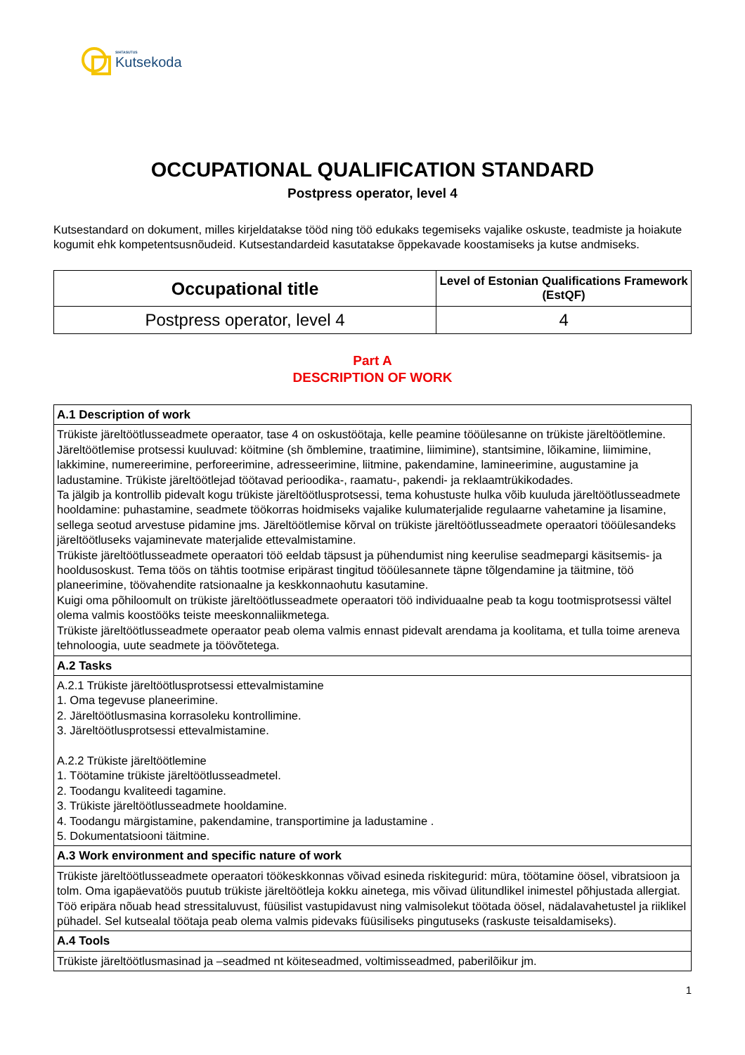SIHTASUTUS
Kutsekoda
OCCUPATIONAL QUALIFICATION STANDARD
Postpress operator, level 4
Kutsestandard on dokument, milles kirjeldatakse tööd ning töö edukaks tegemiseks vajalike oskuste, teadmiste ja hoiakute kogumit ehk kompetentsusnõudeid. Kutsestandardeid kasutatakse õppekavade koostamiseks ja kutse andmiseks.
| Occupational title | Level of Estonian Qualifications Framework (EstQF) |
| --- | --- |
| Postpress operator, level 4 | 4 |
Part A
DESCRIPTION OF WORK
| A.1 Description of work |
| Trükiste järeltöötlusseadmete operaator, tase 4 on oskustöötaja, kelle peamine tööülesanne on trükiste järeltöötlemine. Järeltöötlemise protsessi kuuluvad: köitmine (sh õmblemine, traatimine, liimimine), stantsimine, lõikamine, liimimine, lakkimine, numereerimine, perforeerimine, adresseerimine, liitmine, pakendamine, lamineerimine, augustamine ja ladustamine. Trükiste järeltöötlejad töötavad perioodika-, raamatu-, pakendi- ja reklaamtrükikodades. Ta jälgib ja kontrollib pidevalt kogu trükiste järeltöötlusprotsessi, tema kohustuste hulka võib kuuluda järeltöötlusseadmete hooldamine: puhastamine, seadmete töökorras hoidmiseks vajalike kulumaterjalide regulaarne vahetamine ja lisamine, sellega seotud arvestuse pidamine jms. Järeltöötlemise kõrval on trükiste järeltöötlusseadmete operaatori tööülesandeks järeltöötluseks vajaminevate materjalide ettevalmistamine. Trükiste järeltöötlusseadmete operaatori töö eeldab täpsust ja pühendumist ning keerulise seadmepargi käsitsemis- ja hooldusoskust. Tema töös on tähtis tootmise eripärast tingitud tööülesannete täpne tõlgendamine ja täitmine, töö planeerimine, töövahendite ratsionaalne ja keskkonnaohutu kasutamine. Kuigi oma põhiloomult on trükiste järeltöötlusseadmete operaatori töö individuaalne peab ta kogu tootmisprotsessi vältel olema valmis koostööks teiste meeskonnaliikmetega. Trükiste järeltöötlusseadmete operaator peab olema valmis ennast pidevalt arendama ja koolitama, et tulla toime areneva tehnoloogia, uute seadmete ja töövõtetega. |
| A.2 Tasks |
| A.2.1 Trükiste järeltöötlusprotsessi ettevalmistamine 1. Oma tegevuse planeerimine. 2. Järeltöötlusmasina korrasoleku kontrollimine. 3. Järeltöötlusprotsessi ettevalmistamine. A.2.2 Trükiste järeltöötlemine 1. Töötamine trükiste järeltöötlusseadmetel. 2. Toodangu kvaliteedi tagamine. 3. Trükiste järeltöötlusseadmete hooldamine. 4. Toodangu märgistamine, pakendamine, transportimine ja ladustamine . 5. Dokumentatsiooni täitmine. |
| A.3 Work environment and specific nature of work |
| Trükiste järeltöötlusseadmete operaatori töökeskkonnas võivad esineda riskitegurid: müra, töötamine öösel, vibratsioon ja tolm. Oma igapäevatöös puutub trükiste järeltöötleja kokku ainetega, mis võivad ülitundlikel inimestel põhjustada allergiat. Töö eripära nõuab head stressitaluvust, füüsilist vastupidavust ning valmisolekut töötada öösel, nädalavahetustel ja riiklikel pühadel. Sel kutsealal töötaja peab olema valmis pidevaks füüsiliseks pingutuseks (raskuste teisaldamiseks). |
| A.4 Tools |
| Trükiste järeltöötlusmasinad ja –seadmed nt köiteseadmed, voltimisseadmed, paberilõikur jm. |
1